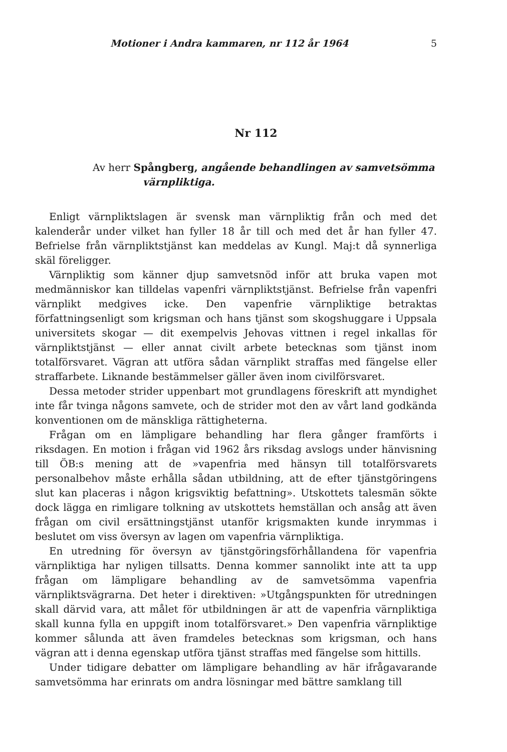Motioner i Andra kammaren, nr 112 år 1964 5
Nr 112
Av herr Spångberg, angående behandlingen av samvetsömma
värnpliktiga.
Enligt värnpliktslagen är svensk man värnpliktig från och med det kalenderår under vilket han fyller 18 år till och med det år han fyller 47. Befrielse från värnpliktstjänst kan meddelas av Kungl. Maj:t då synnerliga skäl föreligger.
Värnpliktig som känner djup samvetsnöd inför att bruka vapen mot medmänniskor kan tilldelas vapenfri värnpliktstjänst. Befrielse från vapenfri värnplikt medgives icke. Den vapenfrie värnpliktige betraktas författningsenligt som krigsman och hans tjänst som skogshuggare i Uppsala universitets skogar — dit exempelvis Jehovas vittnen i regel inkallas för värnpliktstjänst — eller annat civilt arbete betecknas som tjänst inom totalförsvaret. Vägran att utföra sådan värnplikt straffas med fängelse eller straffarbete. Liknande bestämmelser gäller även inom civilförsvaret.
Dessa metoder strider uppenbart mot grundlagens föreskrift att myndighet inte får tvinga någons samvete, och de strider mot den av vårt land godkända konventionen om de mänskliga rättigheterna.
Frågan om en lämpligare behandling har flera gånger framförts i riksdagen. En motion i frågan vid 1962 års riksdag avslogs under hänvisning till ÖB:s mening att de »vapenfria med hänsyn till totalförsvarets personalbehov måste erhålla sådan utbildning, att de efter tjänstgöringens slut kan placeras i någon krigsviktig befattning». Utskottets talesmän sökte dock lägga en rimligare tolkning av utskottets hemställan och ansåg att även frågan om civil ersättningstjänst utanför krigsmakten kunde inrymmas i beslutet om viss översyn av lagen om vapenfria värnpliktiga.
En utredning för översyn av tjänstgöringsförhållandena för vapenfria värnpliktiga har nyligen tillsatts. Denna kommer sannolikt inte att ta upp frågan om lämpligare behandling av de samvetsömma vapenfria värnpliktsvägrarna. Det heter i direktiven: »Utgångspunkten för utredningen skall därvid vara, att målet för utbildningen är att de vapenfria värnpliktiga skall kunna fylla en uppgift inom totalförsvaret.» Den vapenfria värnpliktige kommer sålunda att även framdeles betecknas som krigsman, och hans vägran att i denna egenskap utföra tjänst straffas med fängelse som hittills.
Under tidigare debatter om lämpligare behandling av här ifrågavarande samvetsömma har erinrats om andra lösningar med bättre samklang till